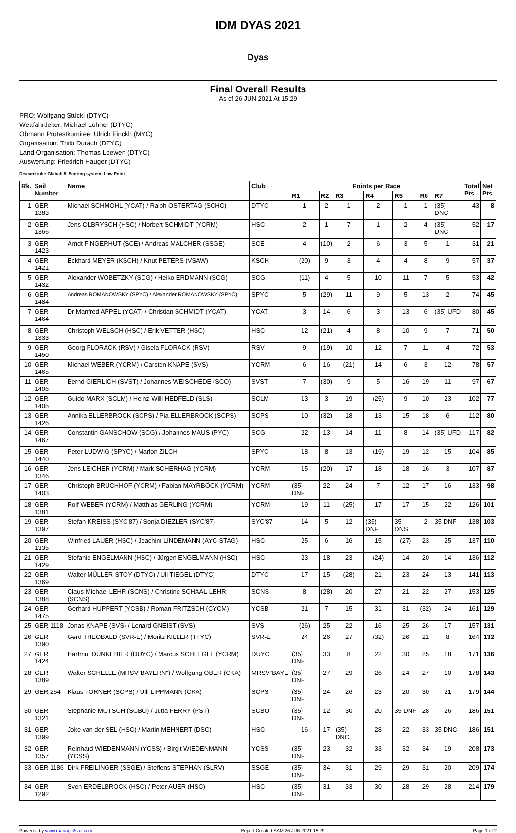IDM DYAS 2021
Dyas
Final Overall Results
As of 26 JUN 2021 At 15:29
PRO: Wolfgang Stückl (DTYC)
Wettfahrtleiter: Michael Lohner (DTYC)
Obmann Protestkomitee: Ulrich Finckh (MYC)
Organisation: Thilo Durach (DTYC)
Land-Organisation: Thomas Loewen (DTYC)
Auswertung: Friedrich Hauger (DTYC)
Discard rule: Global: 5. Scoring system: Low Point.
| Rk. | Sail Number | Name | Club | Points per Race | | | | | | | Total Pts. | Net Pts. |
| --- | --- | --- | --- | --- | --- | --- | --- | --- | --- | --- | --- | --- |
| | | | | R1 | R2 | R3 | R4 | R5 | R6 | R7 | | |
| 1 | GER 1383 | Michael SCHMOHL (YCAT) / Ralph OSTERTAG (SCHC) | DTYC | 1 | 2 | 1 | 2 | 1 | 1 | (35) DNC | 43 | 8 |
| 2 | GER 1366 | Jens OLBRYSCH (HSC) / Norbert SCHMIDT (YCRM) | HSC | 2 | 1 | 7 | 1 | 2 | 4 | (35) DNC | 52 | 17 |
| 3 | GER 1423 | Arndt FINGERHUT (SCE) / Andreas MALCHER (SSGE) | SCE | 4 | (10) | 2 | 6 | 3 | 5 | 1 | 31 | 21 |
| 4 | GER 1421 | Eckhard MEYER (KSCH) / Knut PETERS (VSAW) | KSCH | (20) | 9 | 3 | 4 | 4 | 8 | 9 | 57 | 37 |
| 5 | GER 1432 | Alexander WOBETZKY (SCG) / Heiko ERDMANN (SCG) | SCG | (11) | 4 | 5 | 10 | 11 | 7 | 5 | 53 | 42 |
| 6 | GER 1484 | Andreas ROMANOWSKY (SPYC) / Alexander ROMANOWSKY (SPYC) | SPYC | 5 | (29) | 11 | 9 | 5 | 13 | 2 | 74 | 45 |
| 7 | GER 1464 | Dr Manfred APPEL (YCAT) / Christian SCHMIDT (YCAT) | YCAT | 3 | 14 | 6 | 3 | 13 | 6 | (35) UFD | 80 | 45 |
| 8 | GER 1333 | Christoph WELSCH (HSC) / Erik VETTER (HSC) | HSC | 12 | (21) | 4 | 8 | 10 | 9 | 7 | 71 | 50 |
| 9 | GER 1450 | Georg FLORACK (RSV) / Gisela FLORACK (RSV) | RSV | 9 | (19) | 10 | 12 | 7 | 11 | 4 | 72 | 53 |
| 10 | GER 1465 | Michael WEBER (YCRM) / Carsten KNAPE (SVS) | YCRM | 6 | 16 | (21) | 14 | 6 | 3 | 12 | 78 | 57 |
| 11 | GER 1406 | Bernd GIERLICH (SVST) / Johannes WEISCHEDE (SCO) | SVST | 7 | (30) | 9 | 5 | 16 | 19 | 11 | 97 | 67 |
| 12 | GER 1405 | Guido MARX (SCLM) / Heinz-Willi HEDFELD (SLS) | SCLM | 13 | 3 | 19 | (25) | 9 | 10 | 23 | 102 | 77 |
| 13 | GER 1426 | Annika ELLERBROCK (SCPS) / Pia ELLERBROCK (SCPS) | SCPS | 10 | (32) | 18 | 13 | 15 | 18 | 6 | 112 | 80 |
| 14 | GER 1467 | Constantin GANSCHOW (SCG) / Johannes MAUS (PYC) | SCG | 22 | 13 | 14 | 11 | 8 | 14 | (35) UFD | 117 | 82 |
| 15 | GER 1440 | Peter LUDWIG (SPYC) / Marlon ZILCH | SPYC | 18 | 8 | 13 | (19) | 19 | 12 | 15 | 104 | 85 |
| 16 | GER 1346 | Jens LEICHER (YCRM) / Mark SCHERHAG (YCRM) | YCRM | 15 | (20) | 17 | 18 | 18 | 16 | 3 | 107 | 87 |
| 17 | GER 1403 | Christoph BRUCHHOF (YCRM) / Fabian MAYRBÖCK (YCRM) | YCRM | (35) DNF | 22 | 24 | 7 | 12 | 17 | 16 | 133 | 98 |
| 18 | GER 1381 | Rolf WEBER (YCRM) / Matthias GERLING (YCRM) | YCRM | 19 | 11 | (25) | 17 | 17 | 15 | 22 | 126 | 101 |
| 19 | GER 1397 | Stefan KREISS (SYC'87) / Sonja DIEZLER (SYC'87) | SYC'87 | 14 | 5 | 12 | (35) DNF | 35 DNS | 2 | 35 DNF | 138 | 103 |
| 20 | GER 1335 | Winfried LAUER (HSC) / Joachim LINDEMANN (AYC-STAG) | HSC | 25 | 6 | 16 | 15 | (27) | 23 | 25 | 137 | 110 |
| 21 | GER 1429 | Stefanie ENGELMANN (HSC) / Jürgen ENGELMANN (HSC) | HSC | 23 | 18 | 23 | (24) | 14 | 20 | 14 | 136 | 112 |
| 22 | GER 1369 | Walter MÜLLER-STOY (DTYC) / Uli TIEGEL (DTYC) | DTYC | 17 | 15 | (28) | 21 | 23 | 24 | 13 | 141 | 113 |
| 23 | GER 1388 | Claus-Michael LEHR (SCNS) / Christine SCHAAL-LEHR (SCNS) | SCNS | 8 | (28) | 20 | 27 | 21 | 22 | 27 | 153 | 125 |
| 24 | GER 1475 | Gerhard HUPPERT (YCSB) / Roman FRITZSCH (CYCM) | YCSB | 21 | 7 | 15 | 31 | 31 | (32) | 24 | 161 | 129 |
| 25 | GER 1118 | Jonas KNAPE (SVS) / Lenard GNEIST (SVS) | SVS | (26) | 25 | 22 | 16 | 25 | 26 | 17 | 157 | 131 |
| 26 | GER 1390 | Gerd THEOBALD (SVR-E) / Moritz KILLER (TTYC) | SVR-E | 24 | 26 | 27 | (32) | 26 | 21 | 8 | 164 | 132 |
| 27 | GER 1424 | Hartmut DÜNNEBIER (DUYC) / Marcus SCHLEGEL (YCRM) | DUYC | (35) DNF | 33 | 8 | 22 | 30 | 25 | 18 | 171 | 136 |
| 28 | GER 1389 | Walter SCHELLE (MRSV"BAYERN") / Wolfgang OBER (CKA) | MRSV"BAYE | (35) DNF | 27 | 29 | 26 | 24 | 27 | 10 | 178 | 143 |
| 29 | GER 254 | Klaus TORNER (SCPS) / Ulli LIPPMANN (CKA) | SCPS | (35) DNF | 24 | 26 | 23 | 20 | 30 | 21 | 179 | 144 |
| 30 | GER 1321 | Stephanie MOTSCH (SCBO) / Jutta FERRY (PST) | SCBO | (35) DNF | 12 | 30 | 20 | 35 DNF | 28 | 26 | 186 | 151 |
| 31 | GER 1399 | Joke van der SEL (HSC) / Martin MEHNERT (DSC) | HSC | 16 | 17 | (35) DNC | 28 | 22 | 33 | 35 DNC | 186 | 151 |
| 32 | GER 1357 | Reinhard WIEDENMANN (YCSS) / Birgit WIEDENMANN (YCSS) | YCSS | (35) DNF | 23 | 32 | 33 | 32 | 34 | 19 | 208 | 173 |
| 33 | GER 1186 | Dirk FREILINGER (SSGE) / Steffens STEPHAN (SLRV) | SSGE | (35) DNF | 34 | 31 | 29 | 29 | 31 | 20 | 209 | 174 |
| 34 | GER 1292 | Sven ERDELBROCK (HSC) / Peter AUER (HSC) | HSC | (35) DNF | 31 | 33 | 30 | 28 | 29 | 28 | 214 | 179 |
Powered by www.manage2sail.com Report Created SAM 26 JUN 2021 15:29 Page 1 of 2